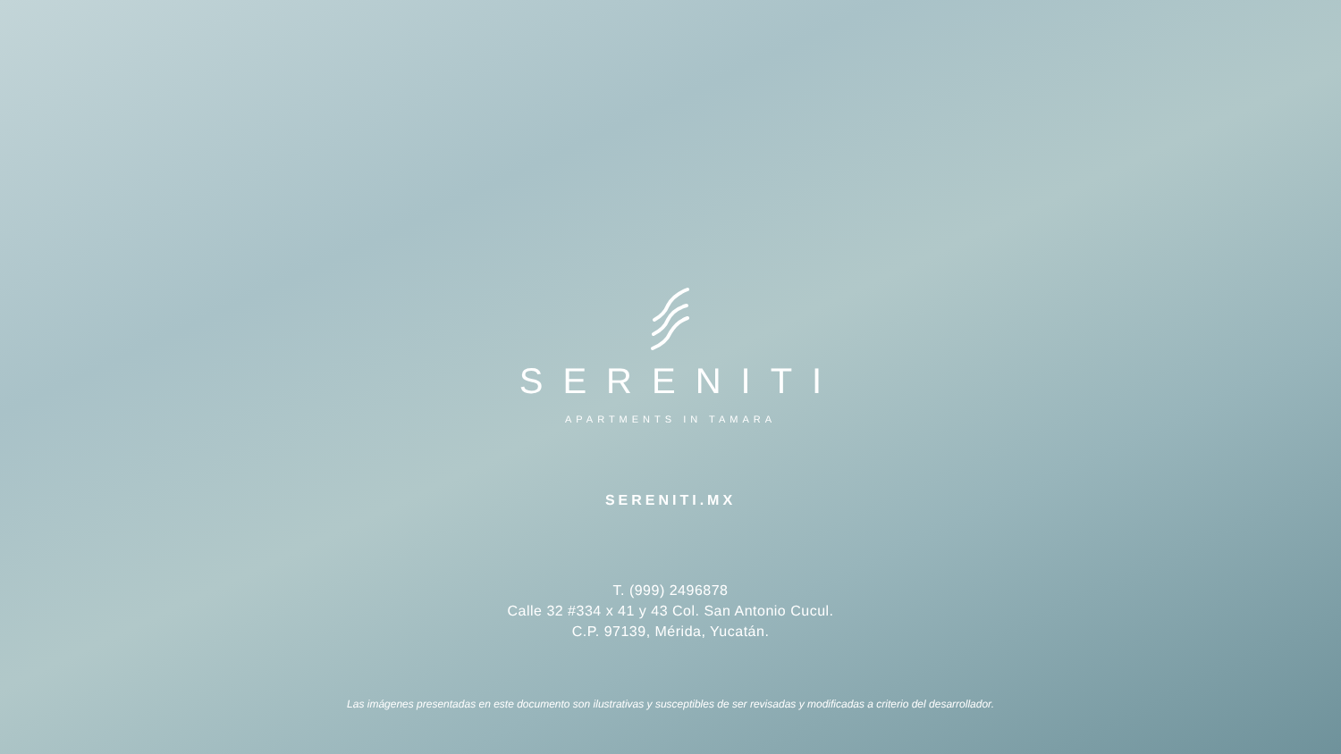SERENITI
APARTMENTS IN TAMARA
SERENITI.MX
T. (999) 2496878
Calle 32 #334 x 41 y 43 Col. San Antonio Cucul.
C.P. 97139, Mérida, Yucatán.
Las imágenes presentadas en este documento son ilustrativas y susceptibles de ser revisadas y modificadas a criterio del desarrollador.